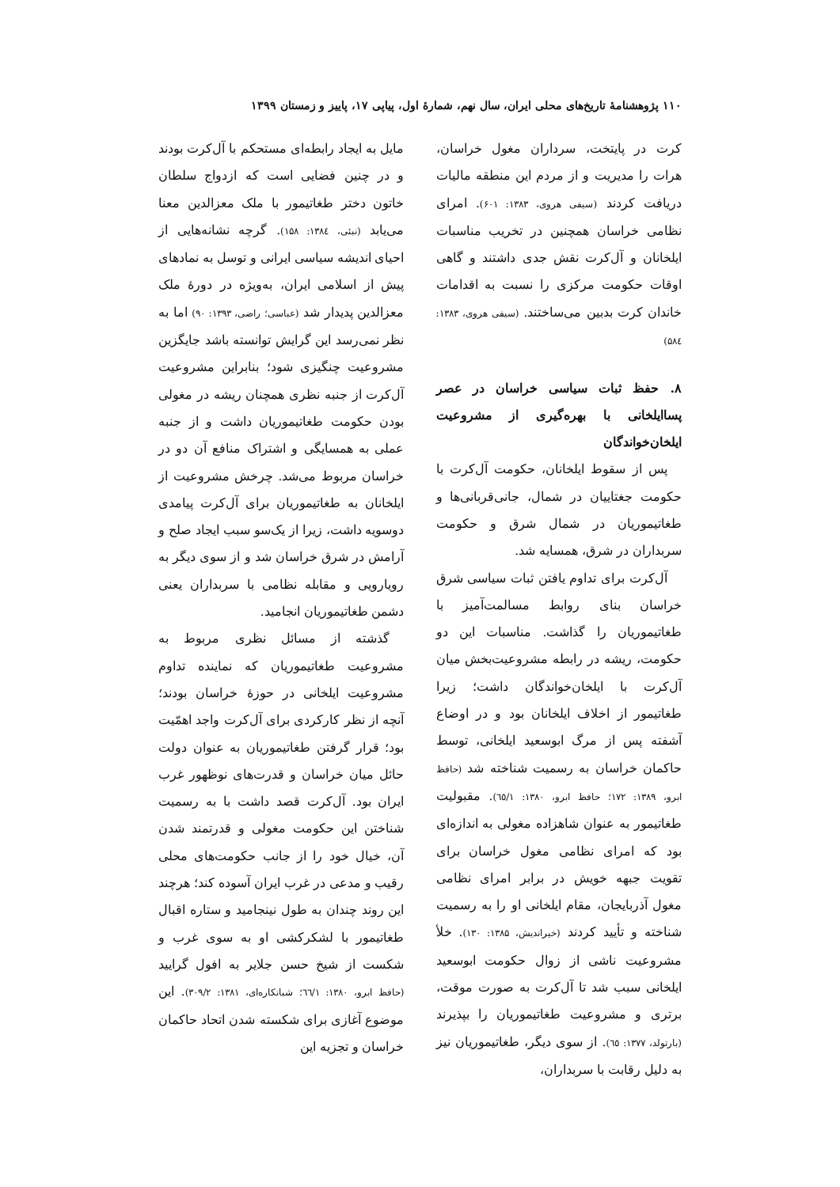۱۱۰ پژوهشنامهٔ تاریخ‌های محلی ایران، سال نهم، شمارهٔ اول، پیاپی ۱۷، پاییز و زمستان ۱۳۹۹
کرت در پایتخت، سرداران مغول خراسان، هرات را مدیریت و از مردم این منطقه مالیات دریافت کردند (سیفی هروی، ۱۳۸۳: ۶۰۱). امرای نظامی خراسان همچنین در تخریب مناسبات ایلخانان و آل‌کرت نقش جدی داشتند و گاهی اوقات حکومت مرکزی را نسبت به اقدامات خاندان کرت بدبین می‌ساختند. (سیفی هروی، ۱۳۸۳: ۵۸٤)
۸. حفظ ثبات سیاسی خراسان در عصر پساایلخانی با بهره‌گیری از مشروعیت ایلخان‌خواندگان
پس از سقوط ایلخانان، حکومت آل‌کرت با حکومت جغتاییان در شمال، جانی‌قربانی‌ها و طغاتیموریان در شمال شرق و حکومت سربداران در شرق، همسایه شد.
آل‌کرت برای تداوم یافتن ثبات سیاسی شرق خراسان بنای روابط مسالمت‌آمیز با طغاتیموریان را گذاشت. مناسبات این دو حکومت، ریشه در رابطه مشروعیت‌بخش میان آل‌کرت با ایلخان‌خواندگان داشت؛ زیرا طغاتیمور از اخلاف ایلخانان بود و در اوضاع آشفته پس از مرگ ابوسعید ایلخانی، توسط حاکمان خراسان به رسمیت شناخته شد (حافظ ابرو، ۱۳۸۹: ۱۷۲؛ حافظ ابرو، ۱۳۸۰: ٦٥/۱). مقبولیت طغاتیمور به عنوان شاهزاده مغولی به اندازه‌ای بود که امرای نظامی مغول خراسان برای تقویت جبهه خویش در برابر امرای نظامی مغول آذربایجان، مقام ایلخانی او را به رسمیت شناخته و تأیید کردند (خیراندیش، ۱۳۸۵: ۱۳۰). خلأ مشروعیت ناشی از زوال حکومت ابوسعید ایلخانی سبب شد تا آل‌کرت به صورت موقت، برتری و مشروعیت طغاتیموریان را بپذیرند (بارتولد، ۱۳۷۷: ٦٥). از سوی دیگر، طغاتیموریان نیز به دلیل رقابت با سربداران،
مایل به ایجاد رابطه‌ای مستحکم با آل‌کرت بودند و در چنین فضایی است که ازدواج سلطان خاتون دختر طغاتیمور با ملک معزالدین معنا می‌یابد (نبئی، ۱۳۸٤: ۱۵۸). گرچه نشانه‌هایی از احیای اندیشه سیاسی ایرانی و توسل به نمادهای پیش از اسلامی ایران، به‌ویژه در دورهٔ ملک معزالدین پدیدار شد (عباسی؛ راضی، ۱۳۹۳: ۹۰) اما به نظر نمی‌رسد این گرایش توانسته باشد جایگزین مشروعیت چنگیزی شود؛ بنابراین مشروعیت آل‌کرت از جنبه نظری همچنان ریشه در مغولی بودن حکومت طغاتیموریان داشت و از جنبه عملی به همسایگی و اشتراک منافع آن دو در خراسان مربوط می‌شد. چرخش مشروعیت از ایلخانان به طغاتیموریان برای آل‌کرت پیامدی دوسویه داشت، زیرا از یک‌سو سبب ایجاد صلح و آرامش در شرق خراسان شد و از سوی دیگر به رویارویی و مقابله نظامی با سربداران یعنی دشمن طغاتیموریان انجامید.
گذشته از مسائل نظری مربوط به مشروعیت طغاتیموریان که نماینده تداوم مشروعیت ایلخانی در حوزهٔ خراسان بودند؛ آنچه از نظر کارکردی برای آل‌کرت واجد اهمّیت بود؛ قرار گرفتن طغاتیموریان به عنوان دولت حائل میان خراسان و قدرت‌های نوظهور غرب ایران بود. آل‌کرت قصد داشت با به رسمیت شناختن این حکومت مغولی و قدرتمند شدن آن، خیال خود را از جانب حکومت‌های محلی رقیب و مدعی در غرب ایران آسوده کند؛ هرچند این روند چندان به طول نینجامید و ستاره اقبال طغاتیمور با لشکرکشی او به سوی غرب و شکست از شیخ حسن جلایر به افول گرایید (حافظ ابرو، ۱۳۸۰: ٦٦/۱؛ شبانکاره‌ای، ۱۳۸۱: ۳۰۹/۲). این موضوع آغازی برای شکسته شدن اتحاد حاکمان خراسان و تجزیه این